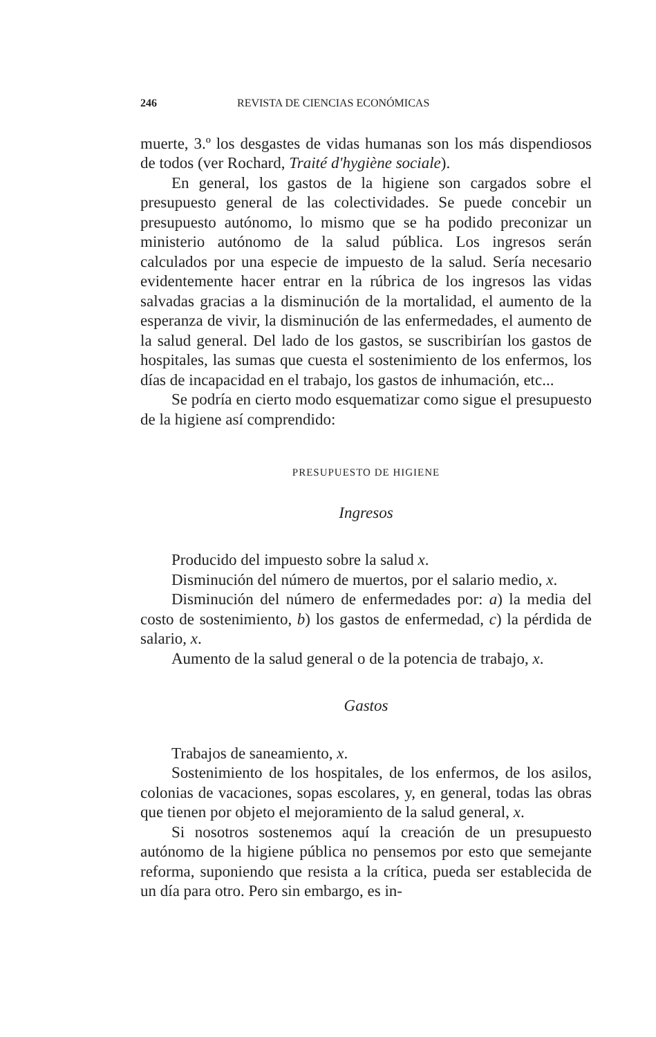246 REVISTA DE CIENCIAS ECONÓMICAS
muerte, 3.º los desgastes de vidas humanas son los más dispendiosos de todos (ver Rochard, Traité d'hygiène sociale).
En general, los gastos de la higiene son cargados sobre el presupuesto general de las colectividades. Se puede concebir un presupuesto autónomo, lo mismo que se ha podido preconizar un ministerio autónomo de la salud pública. Los ingresos serán calculados por una especie de impuesto de la salud. Sería necesario evidentemente hacer entrar en la rúbrica de los ingresos las vidas salvadas gracias a la disminución de la mortalidad, el aumento de la esperanza de vivir, la disminución de las enfermedades, el aumento de la salud general. Del lado de los gastos, se suscribirían los gastos de hospitales, las sumas que cuesta el sostenimiento de los enfermos, los días de incapacidad en el trabajo, los gastos de inhumación, etc...
Se podría en cierto modo esquematizar como sigue el presupuesto de la higiene así comprendido:
PRESUPUESTO DE HIGIENE
Ingresos
Producido del impuesto sobre la salud x.
Disminución del número de muertos, por el salario medio, x.
Disminución del número de enfermedades por: a) la media del costo de sostenimiento, b) los gastos de enfermedad, c) la pérdida de salario, x.
Aumento de la salud general o de la potencia de trabajo, x.
Gastos
Trabajos de saneamiento, x.
Sostenimiento de los hospitales, de los enfermos, de los asilos, colonias de vacaciones, sopas escolares, y, en general, todas las obras que tienen por objeto el mejoramiento de la salud general, x.
Si nosotros sostenemos aquí la creación de un presupuesto autónomo de la higiene pública no pensemos por esto que semejante reforma, suponiendo que resista a la crítica, pueda ser establecida de un día para otro. Pero sin embargo, es in-